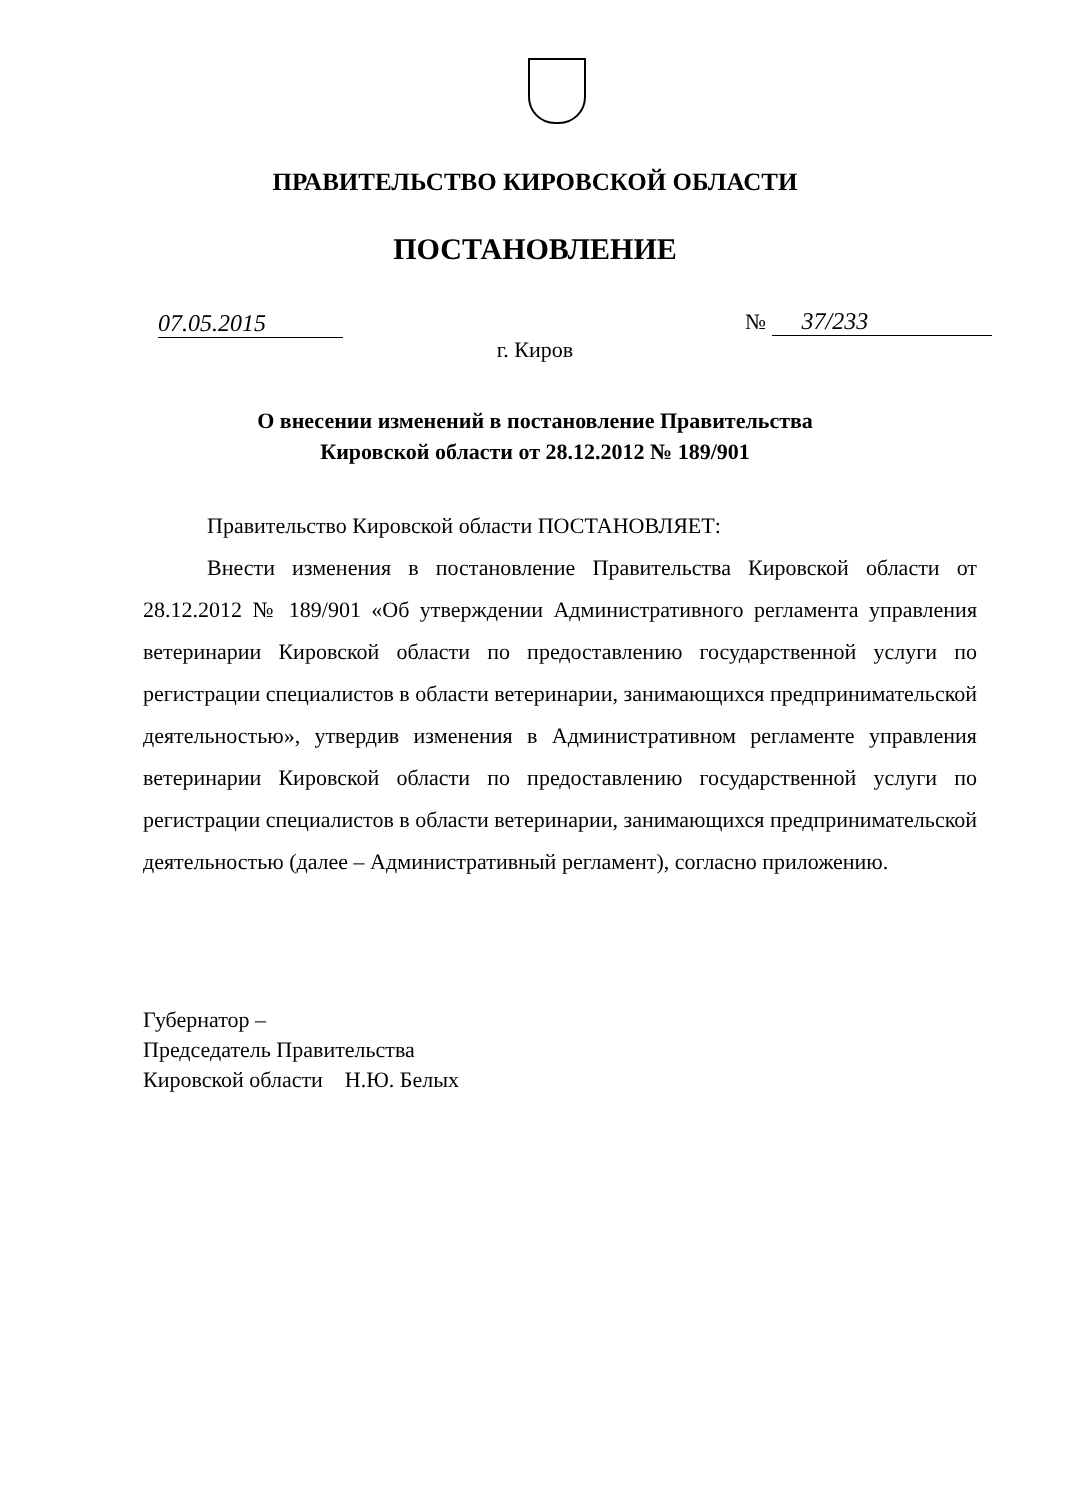ПРАВИТЕЛЬСТВО КИРОВСКОЙ ОБЛАСТИ
ПОСТАНОВЛЕНИЕ
07.05.2015 № 37/233
г. Киров
О внесении изменений в постановление Правительства
Кировской области от 28.12.2012 № 189/901
Правительство Кировской области ПОСТАНОВЛЯЕТ:
Внести изменения в постановление Правительства Кировской области от 28.12.2012 № 189/901 «Об утверждении Административного регламента управления ветеринарии Кировской области по предоставлению государственной услуги по регистрации специалистов в области ветеринарии, занимающихся предпринимательской деятельностью», утвердив изменения в Административном регламенте управления ветеринарии Кировской области по предоставлению государственной услуги по регистрации специалистов в области ветеринарии, занимающихся предпринимательской деятельностью (далее – Административный регламент), согласно приложению.
Губернатор –
Председатель Правительства
Кировской области Н.Ю. Белых